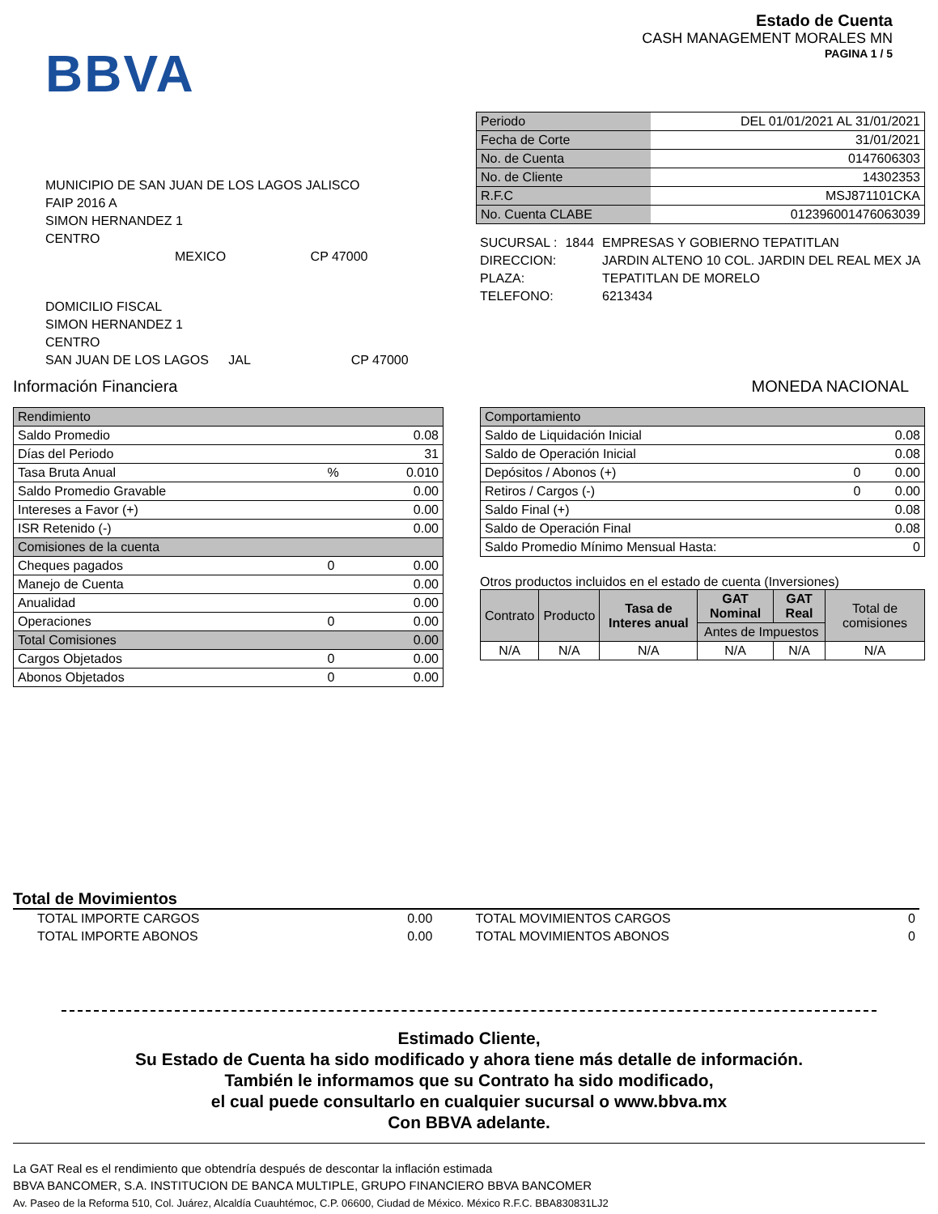BBVA
Estado de Cuenta
CASH MANAGEMENT MORALES MN
PAGINA 1 / 5
MUNICIPIO DE SAN JUAN DE LOS LAGOS JALISCO
FAIP 2016 A
SIMON HERNANDEZ 1
CENTRO
MEXICO CP 47000
DOMICILIO FISCAL
SIMON HERNANDEZ 1
CENTRO
SAN JUAN DE LOS LAGOS JAL CP 47000
| Periodo | DEL 01/01/2021 AL 31/01/2021 |
| Fecha de Corte | 31/01/2021 |
| No. de Cuenta | 0147606303 |
| No. de Cliente | 14302353 |
| R.F.C | MSJ871101CKA |
| No. Cuenta CLABE | 012396001476063039 |
| SUCURSAL : | 1844 | EMPRESAS Y GOBIERNO TEPATITLAN |
| DIRECCION: | | JARDIN ALTENO 10 COL. JARDIN DEL REAL MEX JA |
| PLAZA: | | TEPATITLAN DE MORELO |
| TELEFONO: | | 6213434 |
Información Financiera MONEDA NACIONAL
| Rendimiento | | |
| Saldo Promedio | | 0.08 |
| Días del Periodo | | 31 |
| Tasa Bruta Anual | % | 0.010 |
| Saldo Promedio Gravable | | 0.00 |
| Intereses a Favor (+) | | 0.00 |
| ISR Retenido (-) | | 0.00 |
| Comisiones de la cuenta | | |
| Cheques pagados | 0 | 0.00 |
| Manejo de Cuenta | | 0.00 |
| Anualidad | | 0.00 |
| Operaciones | 0 | 0.00 |
| Total Comisiones | | 0.00 |
| Cargos Objetados | 0 | 0.00 |
| Abonos Objetados | 0 | 0.00 |
| Comportamiento | | |
| Saldo de Liquidación Inicial | | 0.08 |
| Saldo de Operación Inicial | | 0.08 |
| Depósitos / Abonos (+) | 0 | 0.00 |
| Retiros / Cargos (-) | 0 | 0.00 |
| Saldo Final (+) | | 0.08 |
| Saldo de Operación Final | | 0.08 |
| Saldo Promedio Mínimo Mensual Hasta: | | 0 |
Otros productos incluidos en el estado de cuenta (Inversiones)
| Contrato | Producto | Tasa de Interes anual | GAT Nominal | GAT Real | Total de comisiones |
| --- | --- | --- | --- | --- | --- |
| | | | Antes de Impuestos | | |
| N/A | N/A | N/A | N/A | N/A | N/A |
Total de Movimientos
| TOTAL IMPORTE CARGOS | 0.00 | TOTAL MOVIMIENTOS CARGOS | 0 |
| TOTAL IMPORTE ABONOS | 0.00 | TOTAL MOVIMIENTOS ABONOS | 0 |
Estimado Cliente,
Su Estado de Cuenta ha sido modificado y ahora tiene más detalle de información.
También le informamos que su Contrato ha sido modificado,
el cual puede consultarlo en cualquier sucursal o www.bbva.mx
Con BBVA adelante.
La GAT Real es el rendimiento que obtendría después de descontar la inflación estimada
BBVA BANCOMER, S.A. INSTITUCION DE BANCA MULTIPLE, GRUPO FINANCIERO BBVA BANCOMER
Av. Paseo de la Reforma 510, Col. Juárez, Alcaldía Cuauhtémoc, C.P. 06600, Ciudad de México. México R.F.C. BBA830831LJ2